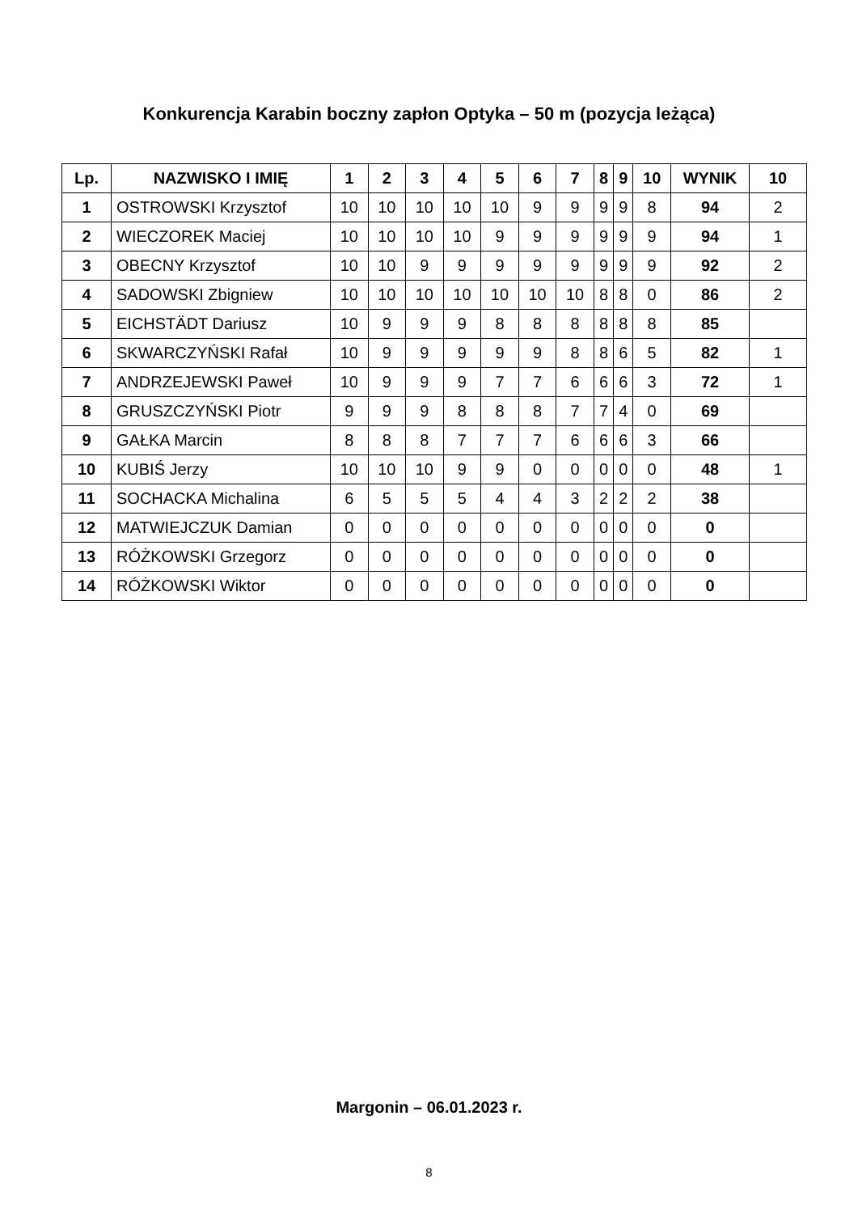Konkurencja Karabin boczny zapłon Optyka – 50 m (pozycja leżąca)
| Lp. | NAZWISKO I IMIĘ | 1 | 2 | 3 | 4 | 5 | 6 | 7 | 8 | 9 | 10 | WYNIK | 10 |
| --- | --- | --- | --- | --- | --- | --- | --- | --- | --- | --- | --- | --- | --- |
| 1 | OSTROWSKI Krzysztof | 10 | 10 | 10 | 10 | 10 | 9 | 9 | 9 | 9 | 8 | 94 | 2 |
| 2 | WIECZOREK Maciej | 10 | 10 | 10 | 10 | 9 | 9 | 9 | 9 | 9 | 9 | 94 | 1 |
| 3 | OBECNY Krzysztof | 10 | 10 | 9 | 9 | 9 | 9 | 9 | 9 | 9 | 9 | 92 | 2 |
| 4 | SADOWSKI Zbigniew | 10 | 10 | 10 | 10 | 10 | 10 | 10 | 8 | 8 | 0 | 86 | 2 |
| 5 | EICHSTÄDT Dariusz | 10 | 9 | 9 | 9 | 8 | 8 | 8 | 8 | 8 | 8 | 85 | |
| 6 | SKWARCZYŃSKI Rafał | 10 | 9 | 9 | 9 | 9 | 9 | 8 | 8 | 6 | 5 | 82 | 1 |
| 7 | ANDRZEJEWSKI Paweł | 10 | 9 | 9 | 9 | 7 | 7 | 6 | 6 | 6 | 3 | 72 | 1 |
| 8 | GRUSZCZYŃSKI Piotr | 9 | 9 | 9 | 8 | 8 | 8 | 7 | 7 | 4 | 0 | 69 | |
| 9 | GAŁKA Marcin | 8 | 8 | 8 | 7 | 7 | 7 | 6 | 6 | 6 | 3 | 66 | |
| 10 | KUBIŚ Jerzy | 10 | 10 | 10 | 9 | 9 | 0 | 0 | 0 | 0 | 0 | 48 | 1 |
| 11 | SOCHACKA Michalina | 6 | 5 | 5 | 5 | 4 | 4 | 3 | 2 | 2 | 2 | 38 | |
| 12 | MATWIEJCZUK Damian | 0 | 0 | 0 | 0 | 0 | 0 | 0 | 0 | 0 | 0 | 0 | |
| 13 | RÓŻKOWSKI Grzegorz | 0 | 0 | 0 | 0 | 0 | 0 | 0 | 0 | 0 | 0 | 0 | |
| 14 | RÓŻKOWSKI Wiktor | 0 | 0 | 0 | 0 | 0 | 0 | 0 | 0 | 0 | 0 | 0 | |
Margonin – 06.01.2023 r.
8